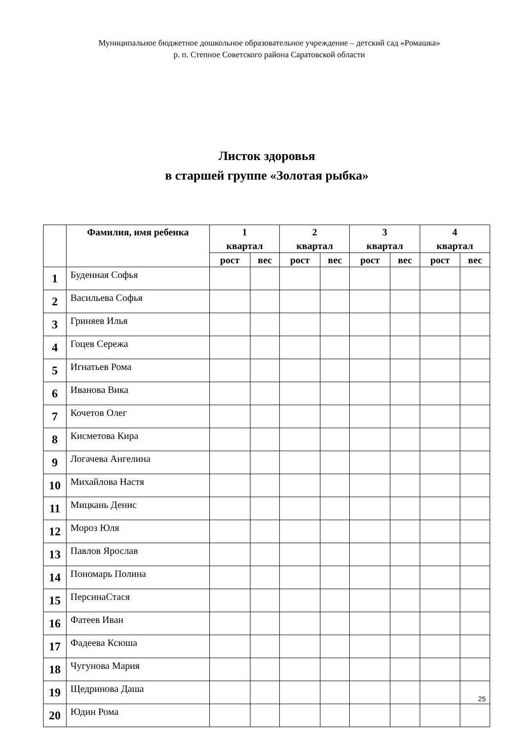Муниципальное бюджетное дошкольное образовательное учреждение – детский сад «Ромашка»
р. п. Степное Советского района Саратовской области
Листок здоровья
в старшей группе «Золотая рыбка»
| | Фамилия, имя ребенка | 1 квартал | | 2 квартал | | 3 квартал | | 4 квартал | |
| --- | --- | --- | --- | --- | --- | --- | --- | --- | --- |
| | | рост | вес | рост | вес | рост | вес | рост | вес |
| 1 | Буденная Софья | | | | | | | | |
| 2 | Васильева Софья | | | | | | | | |
| 3 | Гриняев Илья | | | | | | | | |
| 4 | Гоцев Сережа | | | | | | | | |
| 5 | Игнатьев Рома | | | | | | | | |
| 6 | Иванова Вика | | | | | | | | |
| 7 | Кочетов Олег | | | | | | | | |
| 8 | Кисметова Кира | | | | | | | | |
| 9 | Логачева Ангелина | | | | | | | | |
| 10 | Михайлова Настя | | | | | | | | |
| 11 | Мицкань Денис | | | | | | | | |
| 12 | Мороз Юля | | | | | | | | |
| 13 | Павлов Ярослав | | | | | | | | |
| 14 | Пономарь Полина | | | | | | | | |
| 15 | ПерсинаСтася | | | | | | | | |
| 16 | Фатеев Иван | | | | | | | | |
| 17 | Фадеева Ксюша | | | | | | | | |
| 18 | Чугунова Мария | | | | | | | | |
| 19 | Щедринова Даша | | | | | | | | |
| 20 | Юдин Рома | | | | | | | | |
25